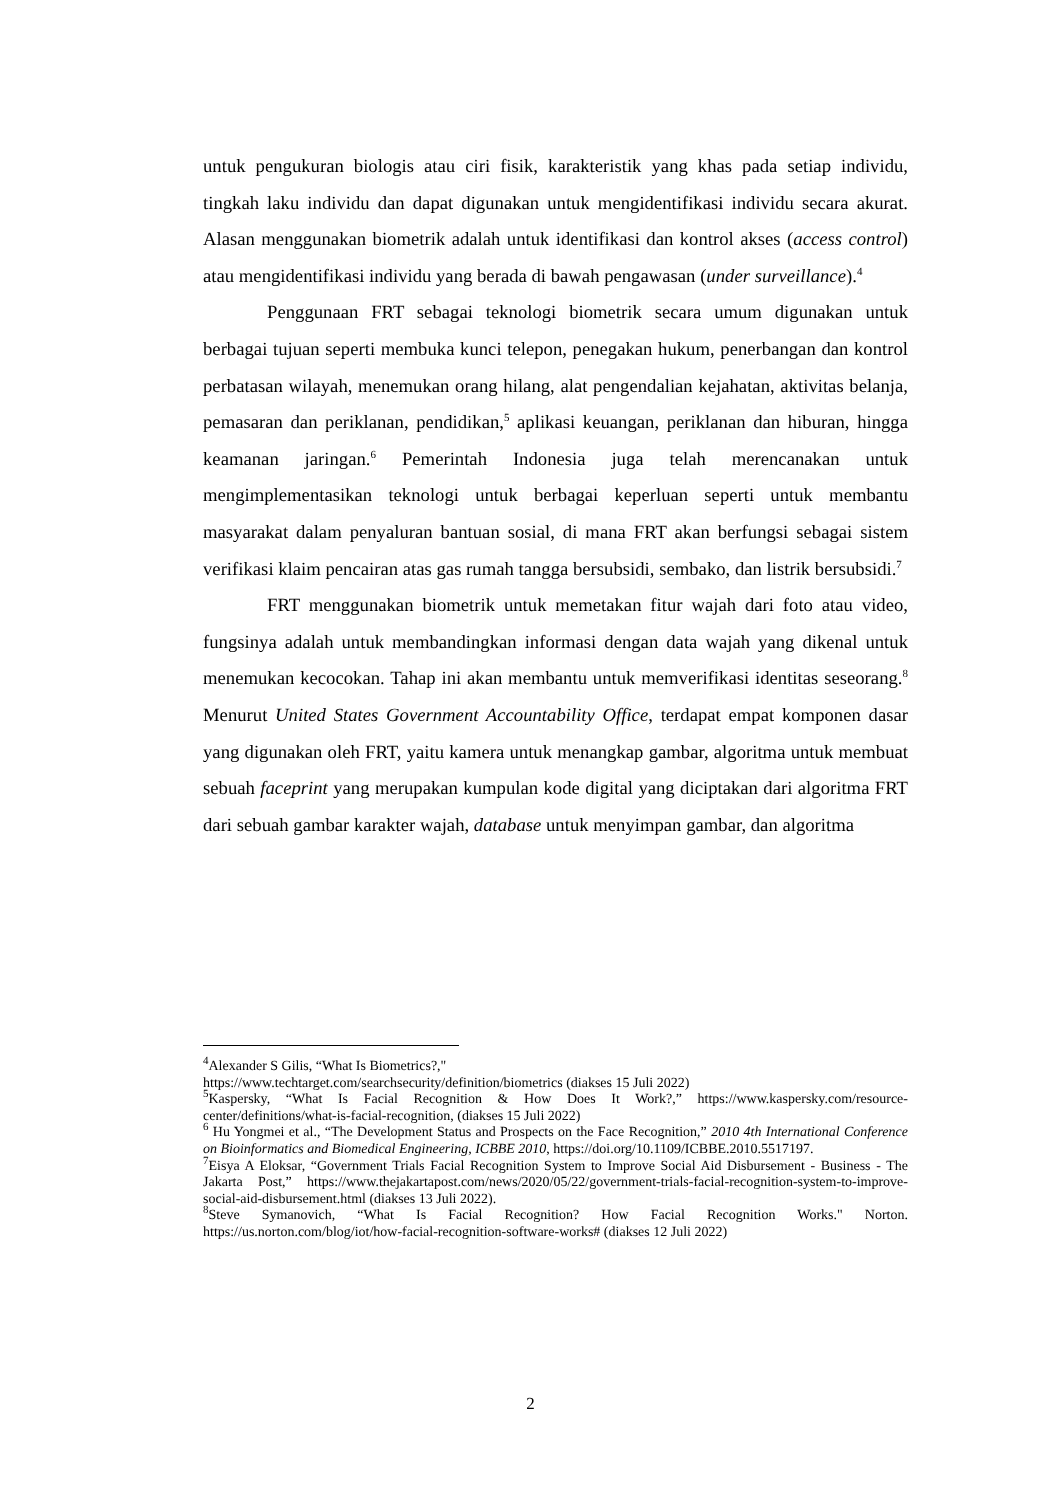untuk pengukuran biologis atau ciri fisik, karakteristik yang khas pada setiap individu, tingkah laku individu dan dapat digunakan untuk mengidentifikasi individu secara akurat. Alasan menggunakan biometrik adalah untuk identifikasi dan kontrol akses (access control) atau mengidentifikasi individu yang berada di bawah pengawasan (under surveillance).<sup>4</sup>
Penggunaan FRT sebagai teknologi biometrik secara umum digunakan untuk berbagai tujuan seperti membuka kunci telepon, penegakan hukum, penerbangan dan kontrol perbatasan wilayah, menemukan orang hilang, alat pengendalian kejahatan, aktivitas belanja, pemasaran dan periklanan, pendidikan,<sup>5</sup> aplikasi keuangan, periklanan dan hiburan, hingga keamanan jaringan.<sup>6</sup> Pemerintah Indonesia juga telah merencanakan untuk mengimplementasikan teknologi untuk berbagai keperluan seperti untuk membantu masyarakat dalam penyaluran bantuan sosial, di mana FRT akan berfungsi sebagai sistem verifikasi klaim pencairan atas gas rumah tangga bersubsidi, sembako, dan listrik bersubsidi.<sup>7</sup>
FRT menggunakan biometrik untuk memetakan fitur wajah dari foto atau video, fungsinya adalah untuk membandingkan informasi dengan data wajah yang dikenal untuk menemukan kecocokan. Tahap ini akan membantu untuk memverifikasi identitas seseorang.<sup>8</sup> Menurut United States Government Accountability Office, terdapat empat komponen dasar yang digunakan oleh FRT, yaitu kamera untuk menangkap gambar, algoritma untuk membuat sebuah faceprint yang merupakan kumpulan kode digital yang diciptakan dari algoritma FRT dari sebuah gambar karakter wajah, database untuk menyimpan gambar, dan algoritma
<sup>4</sup> Alexander S Gilis, “What Is Biometrics?,"
https://www.techtarget.com/searchsecurity/definition/biometrics (diakses 15 Juli 2022)
<sup>5</sup> Kaspersky, “What Is Facial Recognition & How Does It Work?,” https://www.kaspersky.com/resource-center/definitions/what-is-facial-recognition, (diakses 15 Juli 2022)
<sup>6</sup> Hu Yongmei et al., “The Development Status and Prospects on the Face Recognition,” 2010 4th International Conference on Bioinformatics and Biomedical Engineering, ICBBE 2010, https://doi.org/10.1109/ICBBE.2010.5517197.
<sup>7</sup> Eisya A Eloksar, “Government Trials Facial Recognition System to Improve Social Aid Disbursement - Business - The Jakarta Post,” https://www.thejakartapost.com/news/2020/05/22/government-trials-facial-recognition-system-to-improve-social-aid-disbursement.html (diakses 13 Juli 2022).
<sup>8</sup> Steve Symanovich, “What Is Facial Recognition? How Facial Recognition Works." Norton. https://us.norton.com/blog/iot/how-facial-recognition-software-works# (diakses 12 Juli 2022)
2